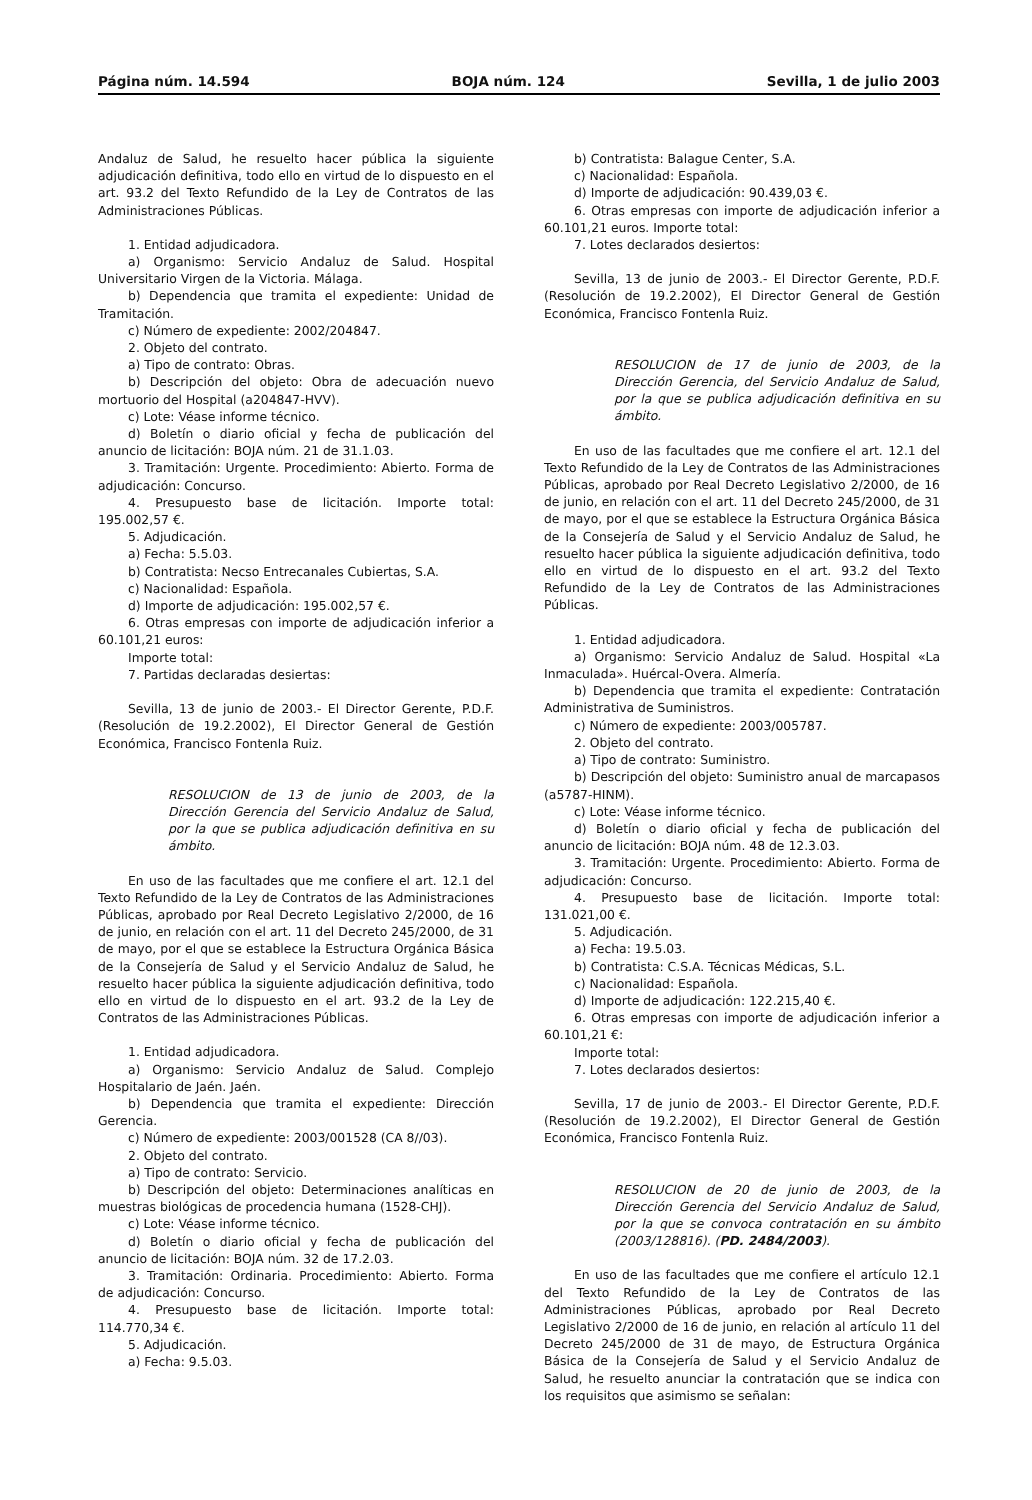Página núm. 14.594 BOJA núm. 124 Sevilla, 1 de julio 2003
Andaluz de Salud, he resuelto hacer pública la siguiente adjudicación definitiva, todo ello en virtud de lo dispuesto en el art. 93.2 del Texto Refundido de la Ley de Contratos de las Administraciones Públicas.
1. Entidad adjudicadora.
a) Organismo: Servicio Andaluz de Salud. Hospital Universitario Virgen de la Victoria. Málaga.
b) Dependencia que tramita el expediente: Unidad de Tramitación.
c) Número de expediente: 2002/204847.
2. Objeto del contrato.
a) Tipo de contrato: Obras.
b) Descripción del objeto: Obra de adecuación nuevo mortuorio del Hospital (a204847-HVV).
c) Lote: Véase informe técnico.
d) Boletín o diario oficial y fecha de publicación del anuncio de licitación: BOJA núm. 21 de 31.1.03.
3. Tramitación: Urgente. Procedimiento: Abierto. Forma de adjudicación: Concurso.
4. Presupuesto base de licitación. Importe total: 195.002,57 €.
5. Adjudicación.
a) Fecha: 5.5.03.
b) Contratista: Necso Entrecanales Cubiertas, S.A.
c) Nacionalidad: Española.
d) Importe de adjudicación: 195.002,57 €.
6. Otras empresas con importe de adjudicación inferior a 60.101,21 euros:
Importe total:
7. Partidas declaradas desiertas:
Sevilla, 13 de junio de 2003.- El Director Gerente, P.D.F. (Resolución de 19.2.2002), El Director General de Gestión Económica, Francisco Fontenla Ruiz.
RESOLUCION de 13 de junio de 2003, de la Dirección Gerencia del Servicio Andaluz de Salud, por la que se publica adjudicación definitiva en su ámbito.
En uso de las facultades que me confiere el art. 12.1 del Texto Refundido de la Ley de Contratos de las Administraciones Públicas, aprobado por Real Decreto Legislativo 2/2000, de 16 de junio, en relación con el art. 11 del Decreto 245/2000, de 31 de mayo, por el que se establece la Estructura Orgánica Básica de la Consejería de Salud y el Servicio Andaluz de Salud, he resuelto hacer pública la siguiente adjudicación definitiva, todo ello en virtud de lo dispuesto en el art. 93.2 de la Ley de Contratos de las Administraciones Públicas.
1. Entidad adjudicadora.
a) Organismo: Servicio Andaluz de Salud. Complejo Hospitalario de Jaén. Jaén.
b) Dependencia que tramita el expediente: Dirección Gerencia.
c) Número de expediente: 2003/001528 (CA 8//03).
2. Objeto del contrato.
a) Tipo de contrato: Servicio.
b) Descripción del objeto: Determinaciones analíticas en muestras biológicas de procedencia humana (1528-CHJ).
c) Lote: Véase informe técnico.
d) Boletín o diario oficial y fecha de publicación del anuncio de licitación: BOJA núm. 32 de 17.2.03.
3. Tramitación: Ordinaria. Procedimiento: Abierto. Forma de adjudicación: Concurso.
4. Presupuesto base de licitación. Importe total: 114.770,34 €.
5. Adjudicación.
a) Fecha: 9.5.03.
b) Contratista: Balague Center, S.A.
c) Nacionalidad: Española.
d) Importe de adjudicación: 90.439,03 €.
6. Otras empresas con importe de adjudicación inferior a 60.101,21 euros. Importe total:
7. Lotes declarados desiertos:
Sevilla, 13 de junio de 2003.- El Director Gerente, P.D.F. (Resolución de 19.2.2002), El Director General de Gestión Económica, Francisco Fontenla Ruiz.
RESOLUCION de 17 de junio de 2003, de la Dirección Gerencia, del Servicio Andaluz de Salud, por la que se publica adjudicación definitiva en su ámbito.
En uso de las facultades que me confiere el art. 12.1 del Texto Refundido de la Ley de Contratos de las Administraciones Públicas, aprobado por Real Decreto Legislativo 2/2000, de 16 de junio, en relación con el art. 11 del Decreto 245/2000, de 31 de mayo, por el que se establece la Estructura Orgánica Básica de la Consejería de Salud y el Servicio Andaluz de Salud, he resuelto hacer pública la siguiente adjudicación definitiva, todo ello en virtud de lo dispuesto en el art. 93.2 del Texto Refundido de la Ley de Contratos de las Administraciones Públicas.
1. Entidad adjudicadora.
a) Organismo: Servicio Andaluz de Salud. Hospital «La Inmaculada». Huércal-Overa. Almería.
b) Dependencia que tramita el expediente: Contratación Administrativa de Suministros.
c) Número de expediente: 2003/005787.
2. Objeto del contrato.
a) Tipo de contrato: Suministro.
b) Descripción del objeto: Suministro anual de marcapasos (a5787-HINM).
c) Lote: Véase informe técnico.
d) Boletín o diario oficial y fecha de publicación del anuncio de licitación: BOJA núm. 48 de 12.3.03.
3. Tramitación: Urgente. Procedimiento: Abierto. Forma de adjudicación: Concurso.
4. Presupuesto base de licitación. Importe total: 131.021,00 €.
5. Adjudicación.
a) Fecha: 19.5.03.
b) Contratista: C.S.A. Técnicas Médicas, S.L.
c) Nacionalidad: Española.
d) Importe de adjudicación: 122.215,40 €.
6. Otras empresas con importe de adjudicación inferior a 60.101,21 €:
Importe total:
7. Lotes declarados desiertos:
Sevilla, 17 de junio de 2003.- El Director Gerente, P.D.F. (Resolución de 19.2.2002), El Director General de Gestión Económica, Francisco Fontenla Ruiz.
RESOLUCION de 20 de junio de 2003, de la Dirección Gerencia del Servicio Andaluz de Salud, por la que se convoca contratación en su ámbito (2003/128816). (PD. 2484/2003).
En uso de las facultades que me confiere el artículo 12.1 del Texto Refundido de la Ley de Contratos de las Administraciones Públicas, aprobado por Real Decreto Legislativo 2/2000 de 16 de junio, en relación al artículo 11 del Decreto 245/2000 de 31 de mayo, de Estructura Orgánica Básica de la Consejería de Salud y el Servicio Andaluz de Salud, he resuelto anunciar la contratación que se indica con los requisitos que asimismo se señalan: